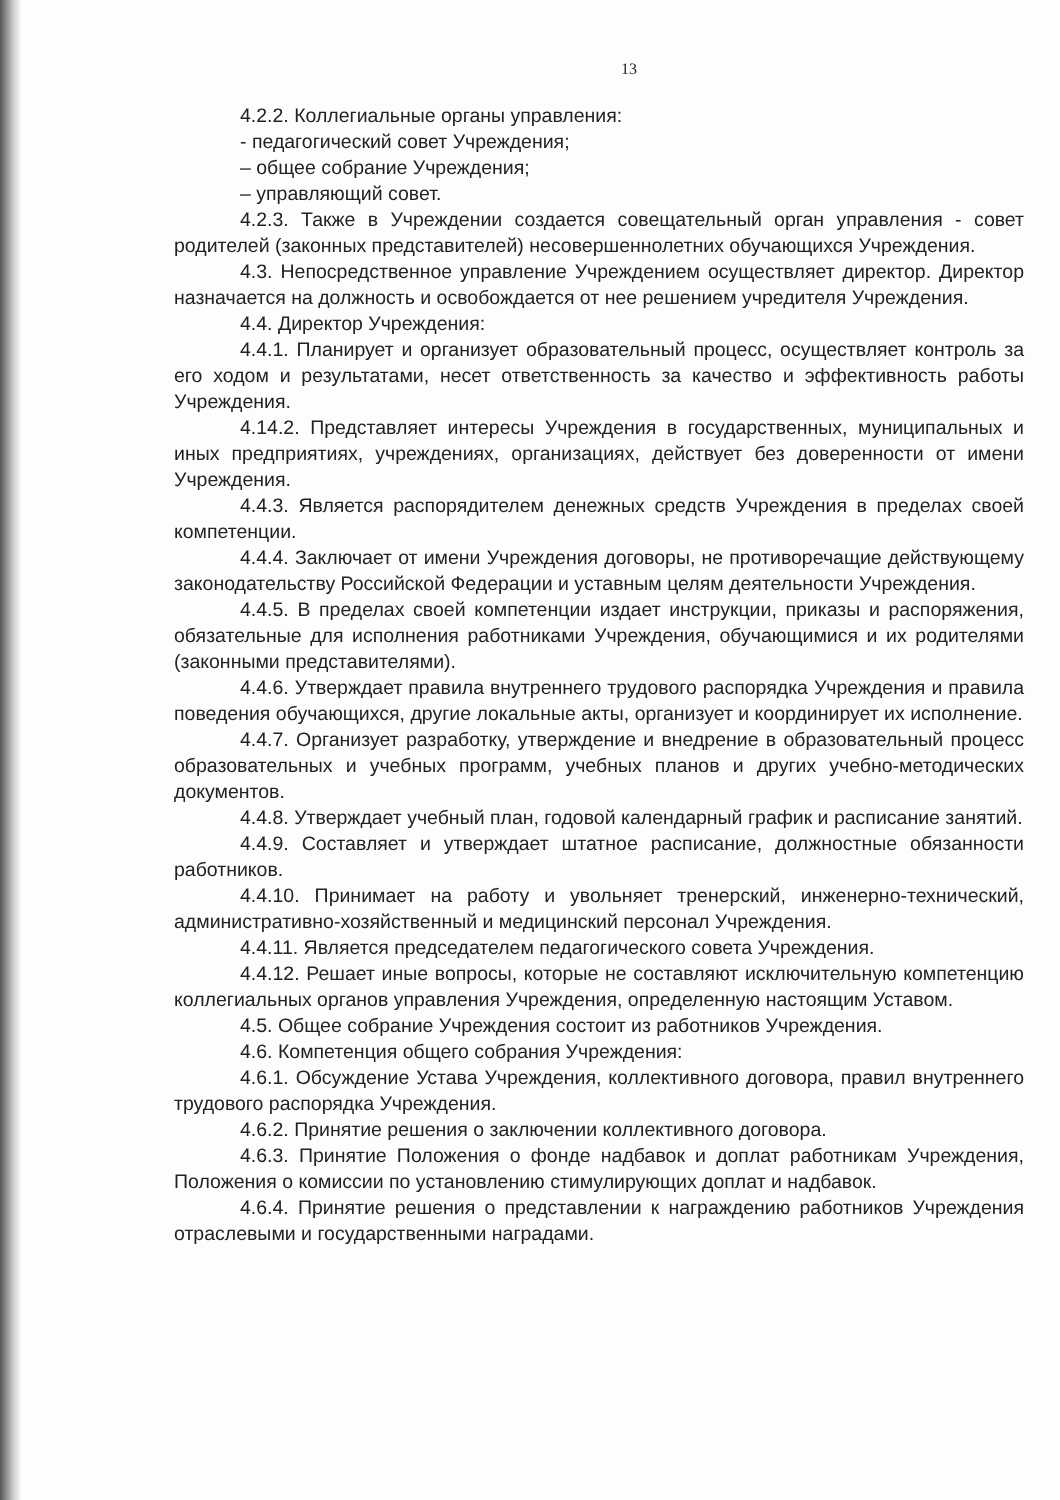13
4.2.2. Коллегиальные органы управления:
- педагогический совет Учреждения;
– общее собрание Учреждения;
– управляющий совет.
4.2.3. Также в Учреждении создается совещательный орган управления - совет родителей (законных представителей) несовершеннолетних обучающихся Учреждения.
4.3. Непосредственное управление Учреждением осуществляет директор. Директор назначается на должность и освобождается от нее решением учредителя Учреждения.
4.4. Директор Учреждения:
4.4.1. Планирует и организует образовательный процесс, осуществляет контроль за его ходом и результатами, несет ответственность за качество и эффективность работы Учреждения.
4.14.2. Представляет интересы Учреждения в государственных, муниципальных и иных предприятиях, учреждениях, организациях, действует без доверенности от имени Учреждения.
4.4.3. Является распорядителем денежных средств Учреждения в пределах своей компетенции.
4.4.4. Заключает от имени Учреждения договоры, не противоречащие действующему законодательству Российской Федерации и уставным целям деятельности Учреждения.
4.4.5. В пределах своей компетенции издает инструкции, приказы и распоряжения, обязательные для исполнения работниками Учреждения, обучающимися и их родителями (законными представителями).
4.4.6. Утверждает правила внутреннего трудового распорядка Учреждения и правила поведения обучающихся, другие локальные акты, организует и координирует их исполнение.
4.4.7. Организует разработку, утверждение и внедрение в образовательный процесс образовательных и учебных программ, учебных планов и других учебно-методических документов.
4.4.8. Утверждает учебный план, годовой календарный график и расписание занятий.
4.4.9. Составляет и утверждает штатное расписание, должностные обязанности работников.
4.4.10. Принимает на работу и увольняет тренерский, инженерно-технический, административно-хозяйственный и медицинский персонал Учреждения.
4.4.11. Является председателем педагогического совета Учреждения.
4.4.12. Решает иные вопросы, которые не составляют исключительную компетенцию коллегиальных органов управления Учреждения, определенную настоящим Уставом.
4.5. Общее собрание Учреждения состоит из работников Учреждения.
4.6. Компетенция общего собрания Учреждения:
4.6.1. Обсуждение Устава Учреждения, коллективного договора, правил внутреннего трудового распорядка Учреждения.
4.6.2. Принятие решения о заключении коллективного договора.
4.6.3. Принятие Положения о фонде надбавок и доплат работникам Учреждения, Положения о комиссии по установлению стимулирующих доплат и надбавок.
4.6.4. Принятие решения о представлении к награждению работников Учреждения отраслевыми и государственными наградами.